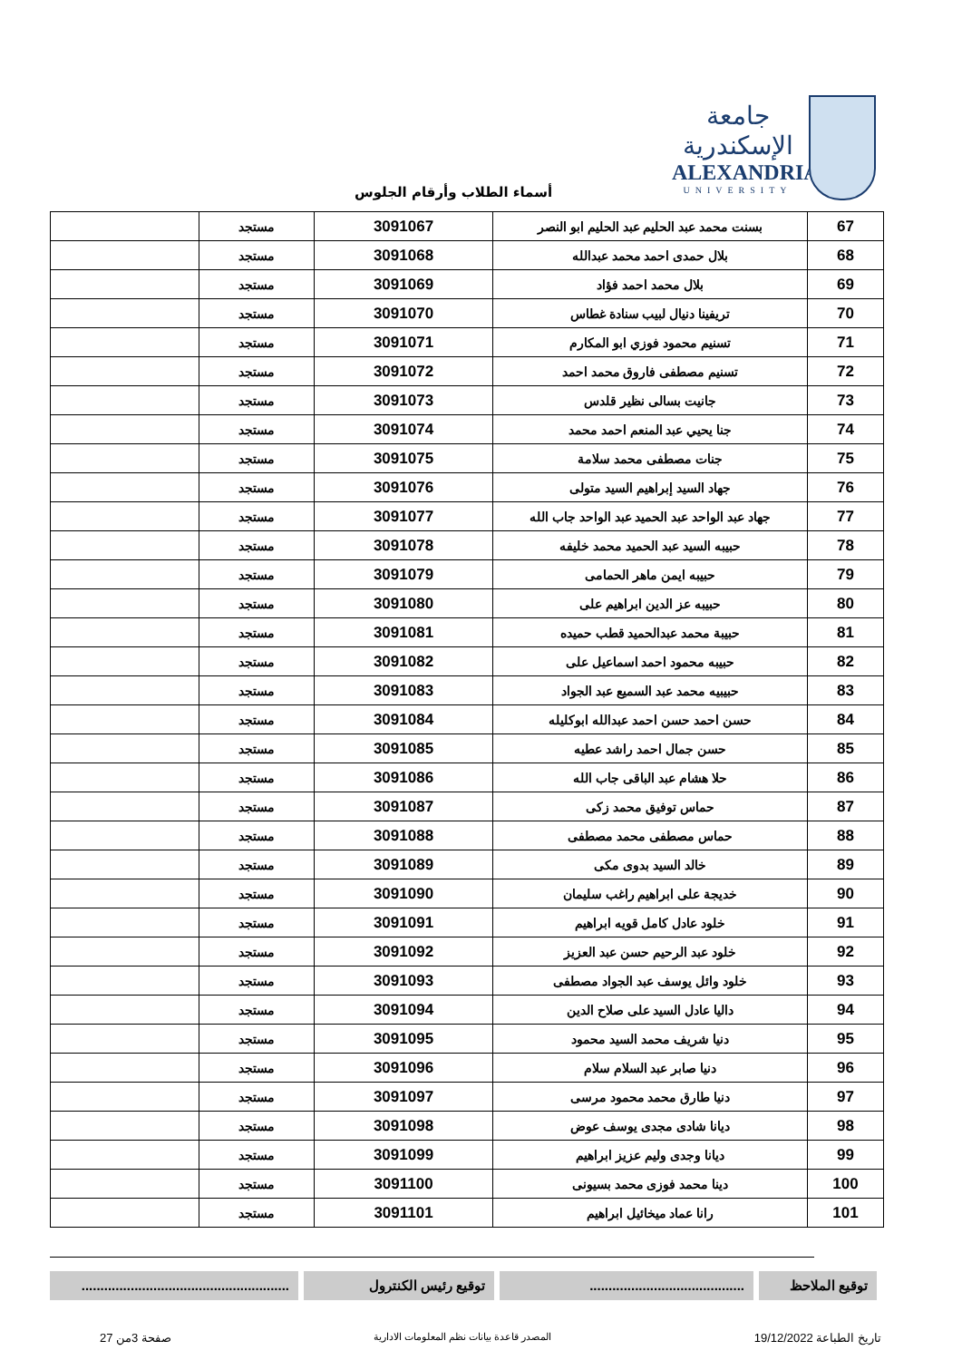جامعة الإسكندرية
ALEXANDRIA
UNIVERSITY
أسماء الطلاب وأرقام الجلوس
| 67 | بسنت محمد عبد الحليم عبد الحليم ابو النصر | 3091067 | مستجد | |
| 68 | بلال حمدى احمد محمد عبدالله | 3091068 | مستجد | |
| 69 | بلال محمد احمد فؤاد | 3091069 | مستجد | |
| 70 | تريفينا دنيال لبيب سنادة غطاس | 3091070 | مستجد | |
| 71 | تسنيم محمود فوزي ابو المكارم | 3091071 | مستجد | |
| 72 | تسنيم مصطفى فاروق محمد احمد | 3091072 | مستجد | |
| 73 | جانيت بسالى نظير قلدس | 3091073 | مستجد | |
| 74 | جنا يحيي عبد المنعم احمد محمد | 3091074 | مستجد | |
| 75 | جنات مصطفى محمد سلامة | 3091075 | مستجد | |
| 76 | جهاد السيد إبراهيم السيد متولى | 3091076 | مستجد | |
| 77 | جهاد عبد الواحد عبد الحميد عبد الواحد جاب الله | 3091077 | مستجد | |
| 78 | حبيبه السيد عبد الحميد محمد خليفه | 3091078 | مستجد | |
| 79 | حبيبه ايمن ماهر الحمامى | 3091079 | مستجد | |
| 80 | حبيبه عز الدين ابراهيم على | 3091080 | مستجد | |
| 81 | حبيبة محمد عبدالحميد قطب حميده | 3091081 | مستجد | |
| 82 | حبيبه محمود احمد اسماعيل على | 3091082 | مستجد | |
| 83 | حبيبيه محمد عبد السميع عبد الجواد | 3091083 | مستجد | |
| 84 | حسن احمد حسن احمد عبدالله ابوكليله | 3091084 | مستجد | |
| 85 | حسن جمال احمد راشد عطيه | 3091085 | مستجد | |
| 86 | حلا هشام عبد الباقى جاب الله | 3091086 | مستجد | |
| 87 | حماس توفيق محمد زكى | 3091087 | مستجد | |
| 88 | حماس مصطفى محمد مصطفى | 3091088 | مستجد | |
| 89 | خالد السيد بدوى مكى | 3091089 | مستجد | |
| 90 | خديجة على ابراهيم راغب سليمان | 3091090 | مستجد | |
| 91 | خلود عادل كامل قويه ابراهيم | 3091091 | مستجد | |
| 92 | خلود عبد الرحيم حسن عبد العزيز | 3091092 | مستجد | |
| 93 | خلود وائل يوسف عبد الجواد مصطفى | 3091093 | مستجد | |
| 94 | داليا عادل السيد على صلاح الدين | 3091094 | مستجد | |
| 95 | دنيا شريف محمد السيد محمود | 3091095 | مستجد | |
| 96 | دنيا صابر عبد السلام سلام | 3091096 | مستجد | |
| 97 | دنيا طارق محمد محمود مرسى | 3091097 | مستجد | |
| 98 | ديانا شادى مجدى يوسف عوض | 3091098 | مستجد | |
| 99 | ديانا وجدى وليم عزيز ابراهيم | 3091099 | مستجد | |
| 100 | دينا محمد فوزى محمد بسيونى | 3091100 | مستجد | |
| 101 | رانا عماد ميخائيل ابراهيم | 3091101 | مستجد | |
توقيع الملاحظ
.........................................
توقيع رئيس الكنترول .......................................................
تاريخ الطباعة 19/12/2022 المصدر قاعدة بيانات نظم المعلومات الادارية صفحة 3من 27